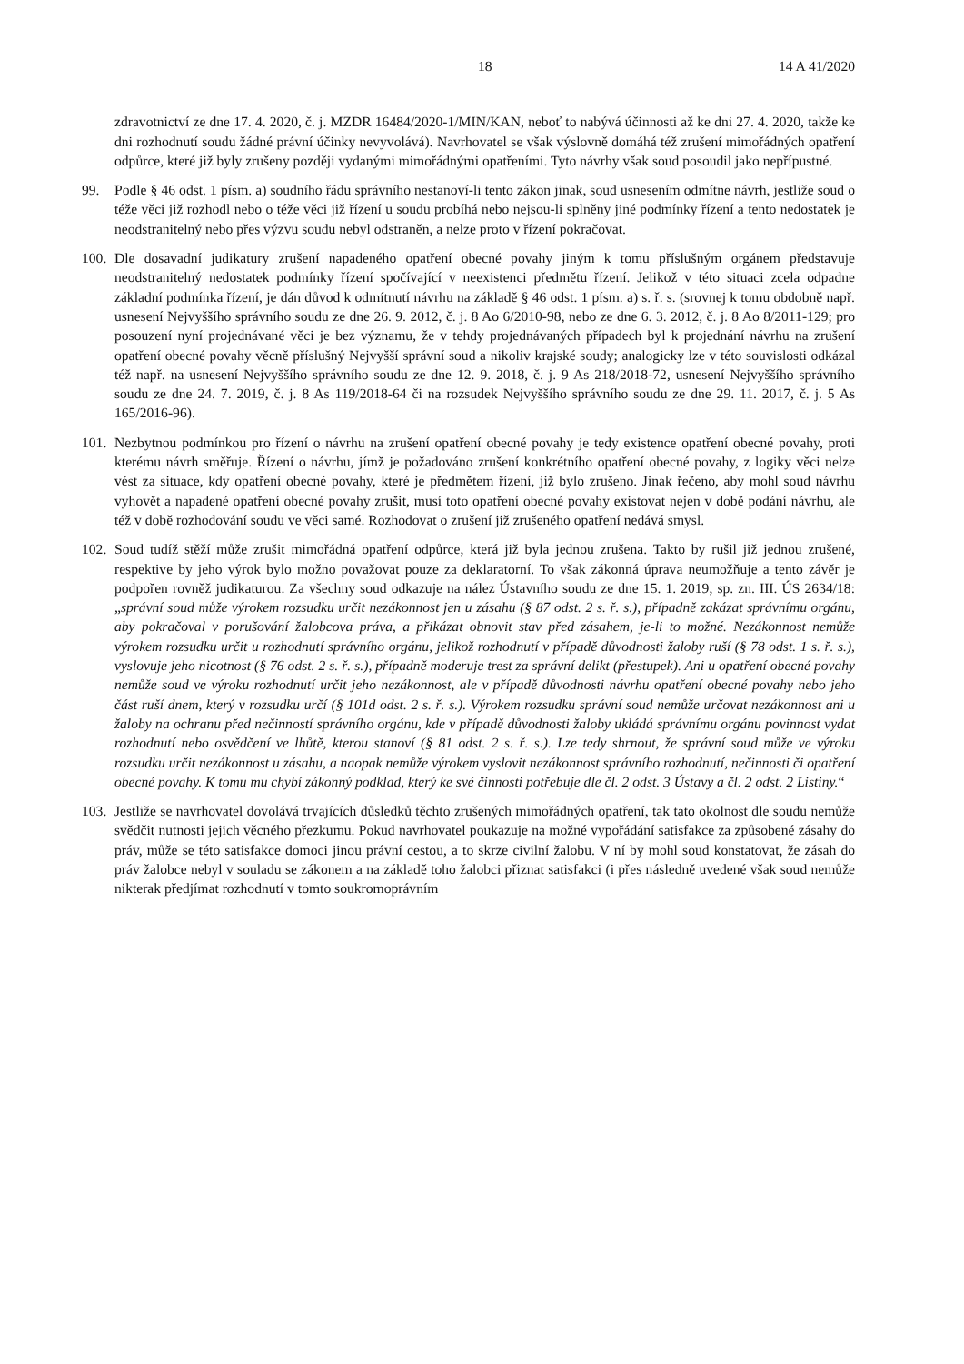18 14 A 41/2020
zdravotnictví ze dne 17. 4. 2020, č. j. MZDR 16484/2020-1/MIN/KAN, neboť to nabývá účinnosti až ke dni 27. 4. 2020, takže ke dni rozhodnutí soudu žádné právní účinky nevyvolává). Navrhovatel se však výslovně domáhá též zrušení mimořádných opatření odpůrce, které již byly zrušeny později vydanými mimořádnými opatřeními. Tyto návrhy však soud posoudil jako nepřípustné.
99. Podle § 46 odst. 1 písm. a) soudního řádu správního nestanoví-li tento zákon jinak, soud usnesením odmítne návrh, jestliže soud o téže věci již rozhodl nebo o téže věci již řízení u soudu probíhá nebo nejsou-li splněny jiné podmínky řízení a tento nedostatek je neodstranitelný nebo přes výzvu soudu nebyl odstraněn, a nelze proto v řízení pokračovat.
100. Dle dosavadní judikatury zrušení napadeného opatření obecné povahy jiným k tomu příslušným orgánem představuje neodstranitelný nedostatek podmínky řízení spočívající v neexistenci předmětu řízení. Jelikož v této situaci zcela odpadne základní podmínka řízení, je dán důvod k odmítnutí návrhu na základě § 46 odst. 1 písm. a) s. ř. s. (srovnej k tomu obdobně např. usnesení Nejvyššího správního soudu ze dne 26. 9. 2012, č. j. 8 Ao 6/2010-98, nebo ze dne 6. 3. 2012, č. j. 8 Ao 8/2011-129; pro posouzení nyní projednávané věci je bez významu, že v tehdy projednávaných případech byl k projednání návrhu na zrušení opatření obecné povahy věcně příslušný Nejvyšší správní soud a nikoliv krajské soudy; analogicky lze v této souvislosti odkázal též např. na usnesení Nejvyššího správního soudu ze dne 12. 9. 2018, č. j. 9 As 218/2018-72, usnesení Nejvyššího správního soudu ze dne 24. 7. 2019, č. j. 8 As 119/2018-64 či na rozsudek Nejvyššího správního soudu ze dne 29. 11. 2017, č. j. 5 As 165/2016-96).
101. Nezbytnou podmínkou pro řízení o návrhu na zrušení opatření obecné povahy je tedy existence opatření obecné povahy, proti kterému návrh směřuje. Řízení o návrhu, jímž je požadováno zrušení konkrétního opatření obecné povahy, z logiky věci nelze vést za situace, kdy opatření obecné povahy, které je předmětem řízení, již bylo zrušeno. Jinak řečeno, aby mohl soud návrhu vyhovět a napadené opatření obecné povahy zrušit, musí toto opatření obecné povahy existovat nejen v době podání návrhu, ale též v době rozhodování soudu ve věci samé. Rozhodovat o zrušení již zrušeného opatření nedává smysl.
102. Soud tudíž stěží může zrušit mimořádná opatření odpůrce, která již byla jednou zrušena. Takto by rušil již jednou zrušené, respektive by jeho výrok bylo možno považovat pouze za deklaratorní. To však zákonná úprava neumožňuje a tento závěr je podpořen rovněž judikaturou. Za všechny soud odkazuje na nález Ústavního soudu ze dne 15. 1. 2019, sp. zn. III. ÚS 2634/18: „správní soud může výrokem rozsudku určit nezákonnost jen u zásahu (§ 87 odst. 2 s. ř. s.), případně zakázat správnímu orgánu, aby pokračoval v porušování žalobcova práva, a přikázat obnovit stav před zásahem, je-li to možné. Nezákonnost nemůže výrokem rozsudku určit u rozhodnutí správního orgánu, jelikož rozhodnutí v případě důvodnosti žaloby ruší (§ 78 odst. 1 s. ř. s.), vyslovuje jeho nicotnost (§ 76 odst. 2 s. ř. s.), případně moderuje trest za správní delikt (přestupek). Ani u opatření obecné povahy nemůže soud ve výroku rozhodnutí určit jeho nezákonnost, ale v případě důvodnosti návrhu opatření obecné povahy nebo jeho část ruší dnem, který v rozsudku určí (§ 101d odst. 2 s. ř. s.). Výrokem rozsudku správní soud nemůže určovat nezákonnost ani u žaloby na ochranu před nečinností správního orgánu, kde v případě důvodnosti žaloby ukládá správnímu orgánu povinnost vydat rozhodnutí nebo osvědčení ve lhůtě, kterou stanoví (§ 81 odst. 2 s. ř. s.). Lze tedy shrnout, že správní soud může ve výroku rozsudku určit nezákonnost u zásahu, a naopak nemůže výrokem vyslovit nezákonnost správního rozhodnutí, nečinnosti či opatření obecné povahy. K tomu mu chybí zákonný podklad, který ke své činnosti potřebuje dle čl. 2 odst. 3 Ústavy a čl. 2 odst. 2 Listiny.“
103. Jestliže se navrhovatel dovolává trvajících důsledků těchto zrušených mimořádných opatření, tak tato okolnost dle soudu nemůže svědčit nutnosti jejich věcného přezkumu. Pokud navrhovatel poukazuje na možné vypořádání satisfakce za způsobené zásahy do práv, může se této satisfakce domoci jinou právní cestou, a to skrze civilní žalobu. V ní by mohl soud konstatovat, že zásah do práv žalobce nebyl v souladu se zákonem a na základě toho žalobci přiznat satisfakci (i přes následně uvedené však soud nemůže nikterak předjímat rozhodnutí v tomto soukromoprávním